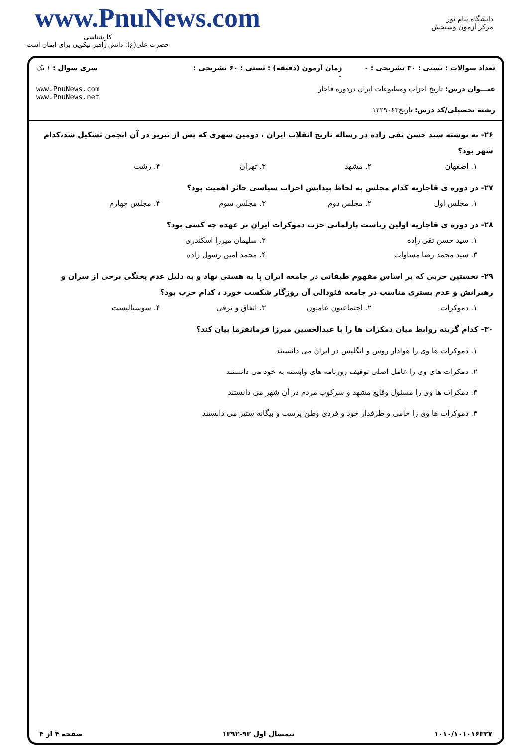www.PnuNews.com
کارشناسی
حضرت علی(ع): دانش راهبر نیکویی برای ایمان است
دانشگاه پیام نور
مرکز آزمون وسنجش
تعداد سوالات : تستی : ۳۰ تشریحی : ۰
زمان آزمون (دقیقه) : تستی : ۶۰ تشریحی : ۰
سری سوال : ۱ یک
عنـــوان درس: تاریخ احزاب ومطبوعات ایران دردوره قاجار
www.PnuNews.com
www.PnuNews.net
رشته تحصیلی/کد درس: تاریخ۱۲۲۹۰۶۳
۲۶- به نوشته سید حسن تقی زاده در رساله تاریخ انقلاب ایران ، دومین شهری که پس از تبریز در آن انجمن تشکیل شد،کدام شهر بود؟
۱. اصفهان ۲. مشهد ۳. تهران ۴. رشت
۲۷- در دوره ی قاجاریه کدام مجلس به لحاظ پیدایش احزاب سیاسی حائز اهمیت بود؟
۱. مجلس اول ۲. مجلس دوم ۳. مجلس سوم ۴. مجلس چهارم
۲۸- در دوره ی قاجاریه اولین ریاست پارلمانی حزب دموکرات ایران بر عهده چه کسی بود؟
۱. سید حسن تقی زاده ۲. سلیمان میرزا اسکندری
۳. سید محمد رضا مساوات ۴. محمد امین رسول زاده
۲۹- نخستین حزبی که بر اساس مفهوم طبقاتی در جامعه ایران پا به هستی نهاد و به دلیل عدم پختگی برخی از سران و رهبرانش و عدم بستری مناسب در جامعه فئودالی آن روزگار شکست خورد ، کدام حزب بود؟
۱. دموکرات ۲. اجتماعیون عامیون ۳. اتفاق و ترقی ۴. سوسیالیست
۳۰- کدام گزینه روابط میان دمکرات ها را با عبدالحسین میرزا فرمانفرما بیان کند؟
۱. دموکرات ها وی را هوادار روس و انگلیس در ایران می دانستند
۲. دمکرات های وی را عامل اصلی توقیف روزنامه های وابسته به خود می دانستند
۳. دمکرات ها وی را مسئول وقایع مشهد و سرکوب مردم در آن شهر می دانستند
۴. دموکرات ها وی را حامی و طرفدار خود و فردی وطن پرست و بیگانه ستیز می دانستند
۱۰۱۰/۱۰۱۰۱۶۳۲۷ نیمسال اول ۹۳-۱۳۹۲ صفحه ۴ از ۴